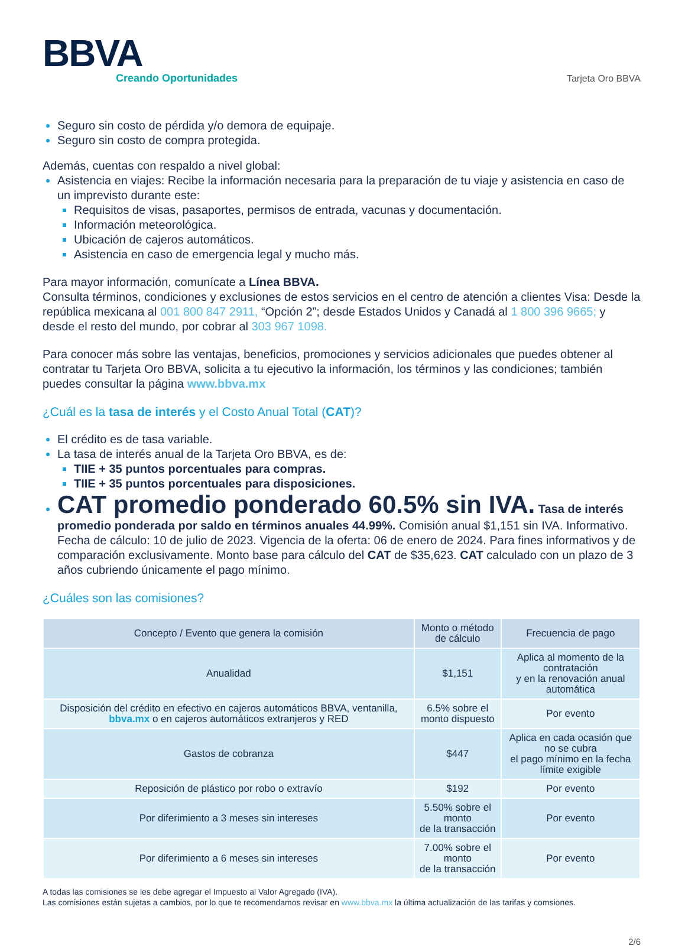BBVA
Creando Oportunidades
Tarjeta Oro BBVA
Seguro sin costo de pérdida y/o demora de equipaje.
Seguro sin costo de compra protegida.
Además, cuentas con respaldo a nivel global:
Asistencia en viajes: Recibe la información necesaria para la preparación de tu viaje y asistencia en caso de un imprevisto durante este:
Requisitos de visas, pasaportes, permisos de entrada, vacunas y documentación.
Información meteorológica.
Ubicación de cajeros automáticos.
Asistencia en caso de emergencia legal y mucho más.
Para mayor información, comunícate a Línea BBVA.
Consulta términos, condiciones y exclusiones de estos servicios en el centro de atención a clientes Visa: Desde la república mexicana al 001 800 847 2911, “Opción 2”; desde Estados Unidos y Canadá al 1 800 396 9665; y desde el resto del mundo, por cobrar al 303 967 1098.
Para conocer más sobre las ventajas, beneficios, promociones y servicios adicionales que puedes obtener al contratar tu Tarjeta Oro BBVA, solicita a tu ejecutivo la información, los términos y las condiciones; también puedes consultar la página www.bbva.mx
¿Cuál es la tasa de interés y el Costo Anual Total (CAT)?
El crédito es de tasa variable.
La tasa de interés anual de la Tarjeta Oro BBVA, es de:
TIIE + 35 puntos porcentuales para compras.
TIIE + 35 puntos porcentuales para disposiciones.
CAT promedio ponderado 60.5% sin IVA. Tasa de interés promedio ponderada por saldo en términos anuales 44.99%. Comisión anual $1,151 sin IVA. Informativo. Fecha de cálculo: 10 de julio de 2023. Vigencia de la oferta: 06 de enero de 2024. Para fines informativos y de comparación exclusivamente. Monto base para cálculo del CAT de $35,623. CAT calculado con un plazo de 3 años cubriendo únicamente el pago mínimo.
¿Cuáles son las comisiones?
| Concepto / Evento que genera la comisión | Monto o método de cálculo | Frecuencia de pago |
| --- | --- | --- |
| Anualidad | $1,151 | Aplica al momento de la contratación y en la renovación anual automática |
| Disposición del crédito en efectivo en cajeros automáticos BBVA, ventanilla, bbva.mx o en cajeros automáticos extranjeros y RED | 6.5% sobre el monto dispuesto | Por evento |
| Gastos de cobranza | $447 | Aplica en cada ocasión que no se cubra el pago mínimo en la fecha límite exigible |
| Reposición de plástico por robo o extravío | $192 | Por evento |
| Por diferimiento a 3 meses sin intereses | 5.50% sobre el monto de la transacción | Por evento |
| Por diferimiento a 6 meses sin intereses | 7.00% sobre el monto de la transacción | Por evento |
A todas las comisiones se les debe agregar el Impuesto al Valor Agregado (IVA).
Las comisiones están sujetas a cambios, por lo que te recomendamos revisar en www.bbva.mx la última actualización de las tarifas y comsiones.
2/6